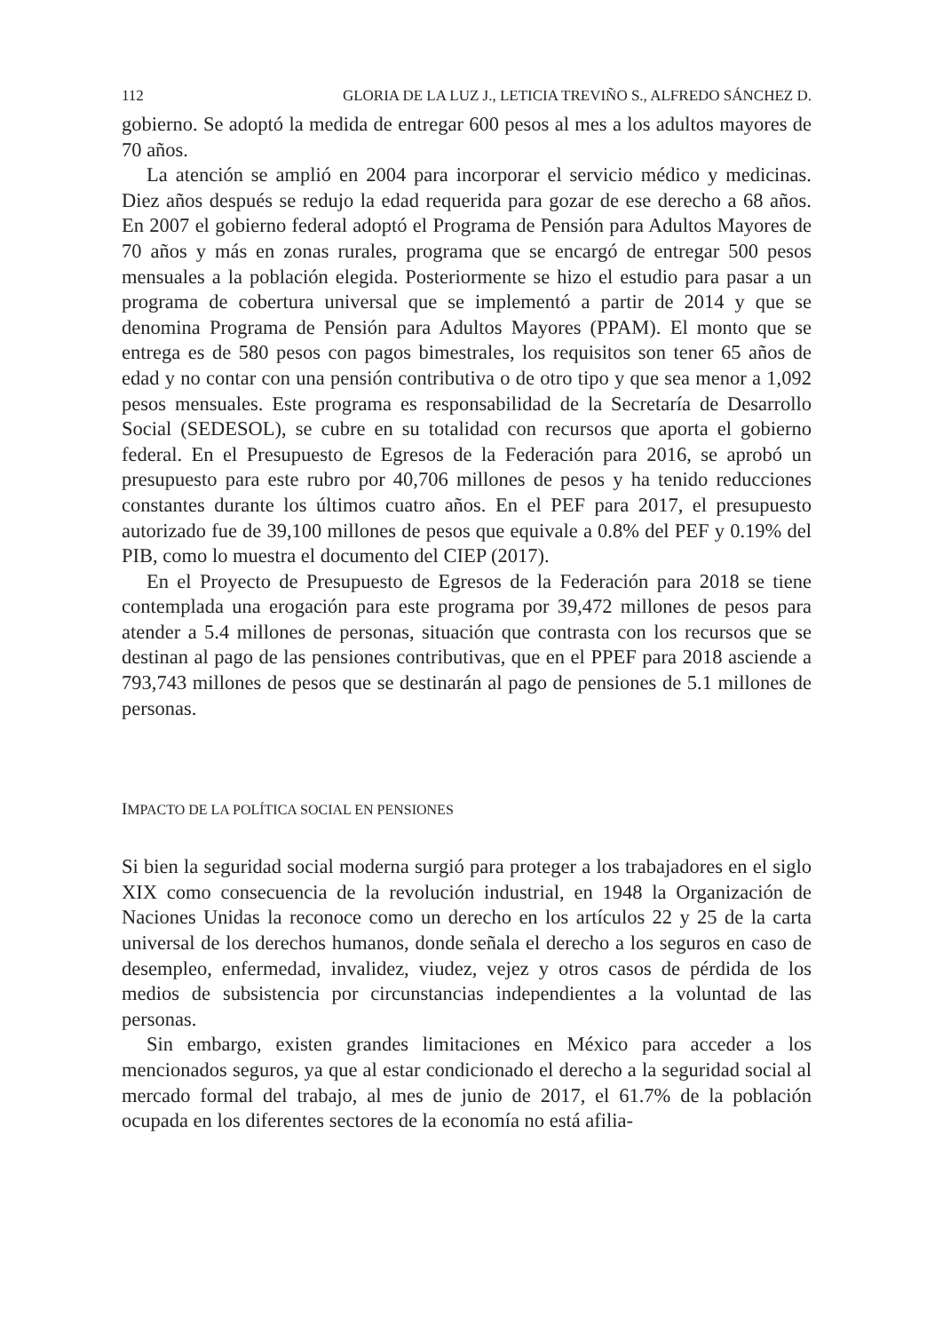112 GLORIA DE LA LUZ J., LETICIA TREVIÑO S., ALFREDO SÁNCHEZ D.
gobierno. Se adoptó la medida de entregar 600 pesos al mes a los adultos mayores de 70 años.
La atención se amplió en 2004 para incorporar el servicio médico y medicinas. Diez años después se redujo la edad requerida para gozar de ese derecho a 68 años. En 2007 el gobierno federal adoptó el Programa de Pensión para Adultos Mayores de 70 años y más en zonas rurales, programa que se encargó de entregar 500 pesos mensuales a la población elegida. Posteriormente se hizo el estudio para pasar a un programa de cobertura universal que se implementó a partir de 2014 y que se denomina Programa de Pensión para Adultos Mayores (PPAM). El monto que se entrega es de 580 pesos con pagos bimestrales, los requisitos son tener 65 años de edad y no contar con una pensión contributiva o de otro tipo y que sea menor a 1,092 pesos mensuales. Este programa es responsabilidad de la Secretaría de Desarrollo Social (SEDESOL), se cubre en su totalidad con recursos que aporta el gobierno federal. En el Presupuesto de Egresos de la Federación para 2016, se aprobó un presupuesto para este rubro por 40,706 millones de pesos y ha tenido reducciones constantes durante los últimos cuatro años. En el PEF para 2017, el presupuesto autorizado fue de 39,100 millones de pesos que equivale a 0.8% del PEF y 0.19% del PIB, como lo muestra el documento del CIEP (2017).
En el Proyecto de Presupuesto de Egresos de la Federación para 2018 se tiene contemplada una erogación para este programa por 39,472 millones de pesos para atender a 5.4 millones de personas, situación que contrasta con los recursos que se destinan al pago de las pensiones contributivas, que en el PPEF para 2018 asciende a 793,743 millones de pesos que se destinarán al pago de pensiones de 5.1 millones de personas.
IMPACTO DE LA POLÍTICA SOCIAL EN PENSIONES
Si bien la seguridad social moderna surgió para proteger a los trabajadores en el siglo XIX como consecuencia de la revolución industrial, en 1948 la Organización de Naciones Unidas la reconoce como un derecho en los artículos 22 y 25 de la carta universal de los derechos humanos, donde señala el derecho a los seguros en caso de desempleo, enfermedad, invalidez, viudez, vejez y otros casos de pérdida de los medios de subsistencia por circunstancias independientes a la voluntad de las personas.
Sin embargo, existen grandes limitaciones en México para acceder a los mencionados seguros, ya que al estar condicionado el derecho a la seguridad social al mercado formal del trabajo, al mes de junio de 2017, el 61.7% de la población ocupada en los diferentes sectores de la economía no está afilia-